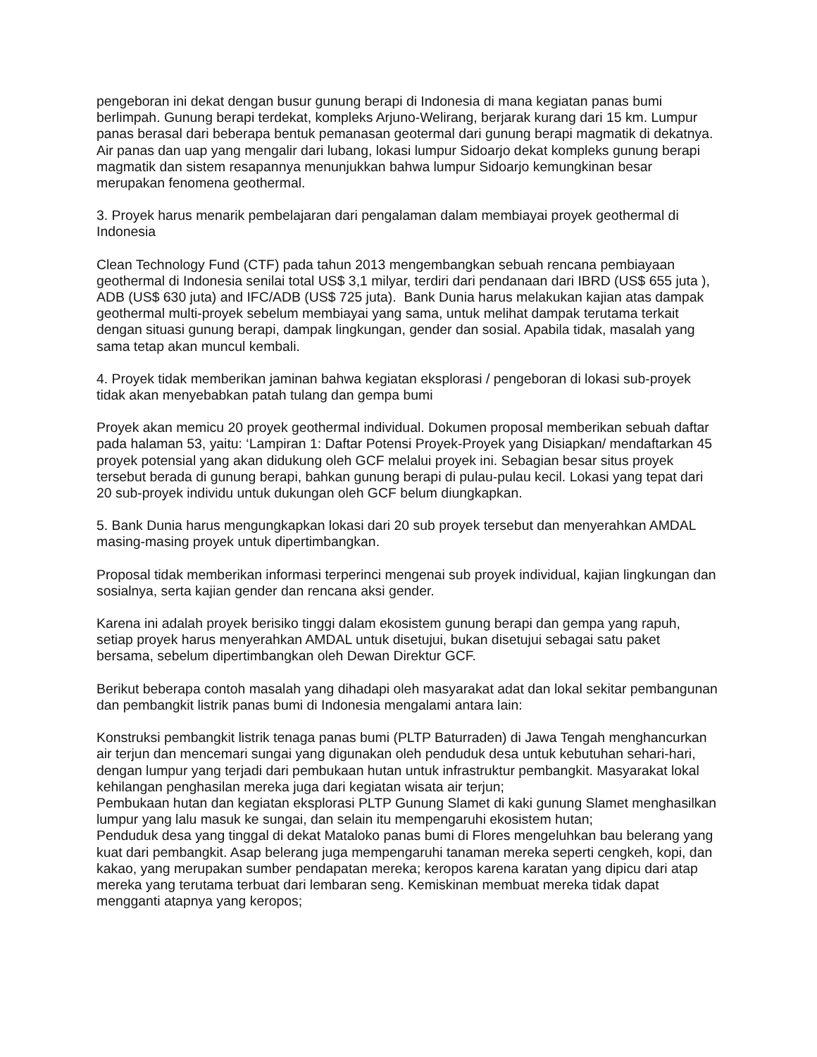pengeboran ini dekat dengan busur gunung berapi di Indonesia di mana kegiatan panas bumi berlimpah. Gunung berapi terdekat, kompleks Arjuno-Welirang, berjarak kurang dari 15 km. Lumpur panas berasal dari beberapa bentuk pemanasan geotermal dari gunung berapi magmatik di dekatnya. Air panas dan uap yang mengalir dari lubang, lokasi lumpur Sidoarjo dekat kompleks gunung berapi magmatik dan sistem resapannya menunjukkan bahwa lumpur Sidoarjo kemungkinan besar merupakan fenomena geothermal.
3. Proyek harus menarik pembelajaran dari pengalaman dalam membiayai proyek geothermal di Indonesia
Clean Technology Fund (CTF) pada tahun 2013 mengembangkan sebuah rencana pembiayaan geothermal di Indonesia senilai total US$ 3,1 milyar, terdiri dari pendanaan dari IBRD (US$ 655 juta ), ADB (US$ 630 juta) and IFC/ADB (US$ 725 juta). Bank Dunia harus melakukan kajian atas dampak geothermal multi-proyek sebelum membiayai yang sama, untuk melihat dampak terutama terkait dengan situasi gunung berapi, dampak lingkungan, gender dan sosial. Apabila tidak, masalah yang sama tetap akan muncul kembali.
4. Proyek tidak memberikan jaminan bahwa kegiatan eksplorasi / pengeboran di lokasi sub-proyek tidak akan menyebabkan patah tulang dan gempa bumi
Proyek akan memicu 20 proyek geothermal individual. Dokumen proposal memberikan sebuah daftar pada halaman 53, yaitu: ‘Lampiran 1: Daftar Potensi Proyek-Proyek yang Disiapkan/ mendaftarkan 45 proyek potensial yang akan didukung oleh GCF melalui proyek ini. Sebagian besar situs proyek tersebut berada di gunung berapi, bahkan gunung berapi di pulau-pulau kecil. Lokasi yang tepat dari 20 sub-proyek individu untuk dukungan oleh GCF belum diungkapkan.
5. Bank Dunia harus mengungkapkan lokasi dari 20 sub proyek tersebut dan menyerahkan AMDAL masing-masing proyek untuk dipertimbangkan.
Proposal tidak memberikan informasi terperinci mengenai sub proyek individual, kajian lingkungan dan sosialnya, serta kajian gender dan rencana aksi gender.
Karena ini adalah proyek berisiko tinggi dalam ekosistem gunung berapi dan gempa yang rapuh, setiap proyek harus menyerahkan AMDAL untuk disetujui, bukan disetujui sebagai satu paket bersama, sebelum dipertimbangkan oleh Dewan Direktur GCF.
Berikut beberapa contoh masalah yang dihadapi oleh masyarakat adat dan lokal sekitar pembangunan dan pembangkit listrik panas bumi di Indonesia mengalami antara lain:
Konstruksi pembangkit listrik tenaga panas bumi (PLTP Baturraden) di Jawa Tengah menghancurkan air terjun dan mencemari sungai yang digunakan oleh penduduk desa untuk kebutuhan sehari-hari, dengan lumpur yang terjadi dari pembukaan hutan untuk infrastruktur pembangkit. Masyarakat lokal kehilangan penghasilan mereka juga dari kegiatan wisata air terjun;
Pembukaan hutan dan kegiatan eksplorasi PLTP Gunung Slamet di kaki gunung Slamet menghasilkan lumpur yang lalu masuk ke sungai, dan selain itu mempengaruhi ekosistem hutan;
Penduduk desa yang tinggal di dekat Mataloko panas bumi di Flores mengeluhkan bau belerang yang kuat dari pembangkit. Asap belerang juga mempengaruhi tanaman mereka seperti cengkeh, kopi, dan kakao, yang merupakan sumber pendapatan mereka; keropos karena karatan yang dipicu dari atap mereka yang terutama terbuat dari lembaran seng. Kemiskinan membuat mereka tidak dapat mengganti atapnya yang keropos;